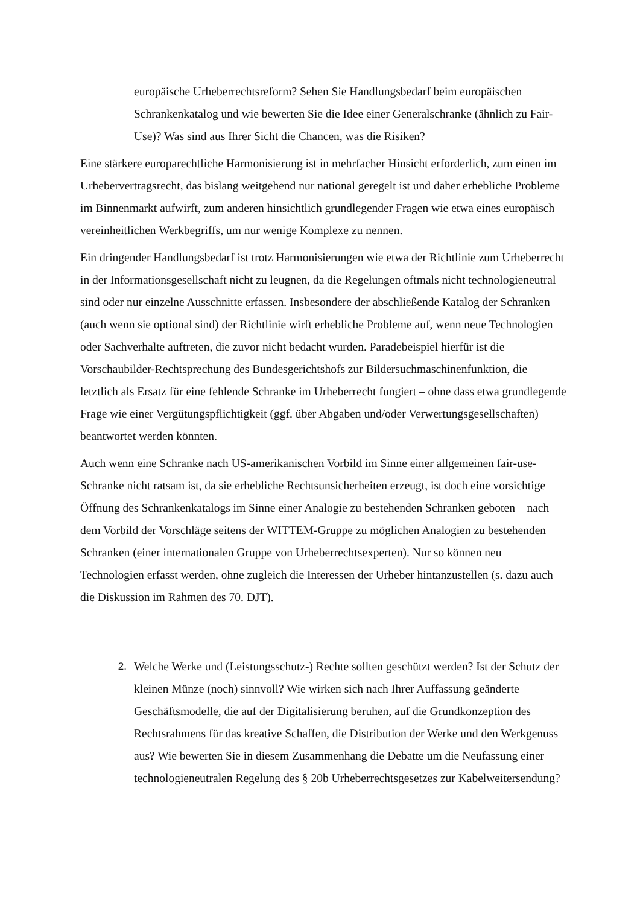europäische Urheberrechtsreform? Sehen Sie Handlungsbedarf beim europäischen Schrankenkatalog und wie bewerten Sie die Idee einer Generalschranke (ähnlich zu Fair-Use)? Was sind aus Ihrer Sicht die Chancen, was die Risiken?
Eine stärkere europarechtliche Harmonisierung ist in mehrfacher Hinsicht erforderlich, zum einen im Urhebervertragsrecht, das bislang weitgehend nur national geregelt ist und daher erhebliche Probleme im Binnenmarkt aufwirft, zum anderen hinsichtlich grundlegender Fragen wie etwa eines europäisch vereinheitlichen Werkbegriffs, um nur wenige Komplexe zu nennen.
Ein dringender Handlungsbedarf ist trotz Harmonisierungen wie etwa der Richtlinie zum Urheberrecht in der Informationsgesellschaft nicht zu leugnen, da die Regelungen oftmals nicht technologieneutral sind oder nur einzelne Ausschnitte erfassen. Insbesondere der abschließende Katalog der Schranken (auch wenn sie optional sind) der Richtlinie wirft erhebliche Probleme auf, wenn neue Technologien oder Sachverhalte auftreten, die zuvor nicht bedacht wurden. Paradebeispiel hierfür ist die Vorschaubilder-Rechtsprechung des Bundesgerichtshofs zur Bildersuchmaschinenfunktion, die letztlich als Ersatz für eine fehlende Schranke im Urheberrecht fungiert – ohne dass etwa grundlegende Frage wie einer Vergütungspflichtigkeit (ggf. über Abgaben und/oder Verwertungsgesellschaften) beantwortet werden könnten.
Auch wenn eine Schranke nach US-amerikanischen Vorbild im Sinne einer allgemeinen fair-use-Schranke nicht ratsam ist, da sie erhebliche Rechtsunsicherheiten erzeugt, ist doch eine vorsichtige Öffnung des Schrankenkatalogs im Sinne einer Analogie zu bestehenden Schranken geboten – nach dem Vorbild der Vorschläge seitens der WITTEM-Gruppe zu möglichen Analogien zu bestehenden Schranken (einer internationalen Gruppe von Urheberrechtsexperten). Nur so können neu Technologien erfasst werden, ohne zugleich die Interessen der Urheber hintanzustellen (s. dazu auch die Diskussion im Rahmen des 70. DJT).
2. Welche Werke und (Leistungsschutz-) Rechte sollten geschützt werden? Ist der Schutz der kleinen Münze (noch) sinnvoll? Wie wirken sich nach Ihrer Auffassung geänderte Geschäftsmodelle, die auf der Digitalisierung beruhen, auf die Grundkonzeption des Rechtsrahmens für das kreative Schaffen, die Distribution der Werke und den Werkgenuss aus? Wie bewerten Sie in diesem Zusammenhang die Debatte um die Neufassung einer technologieneutralen Regelung des § 20b Urheberrechtsgesetzes zur Kabelweitersendung?